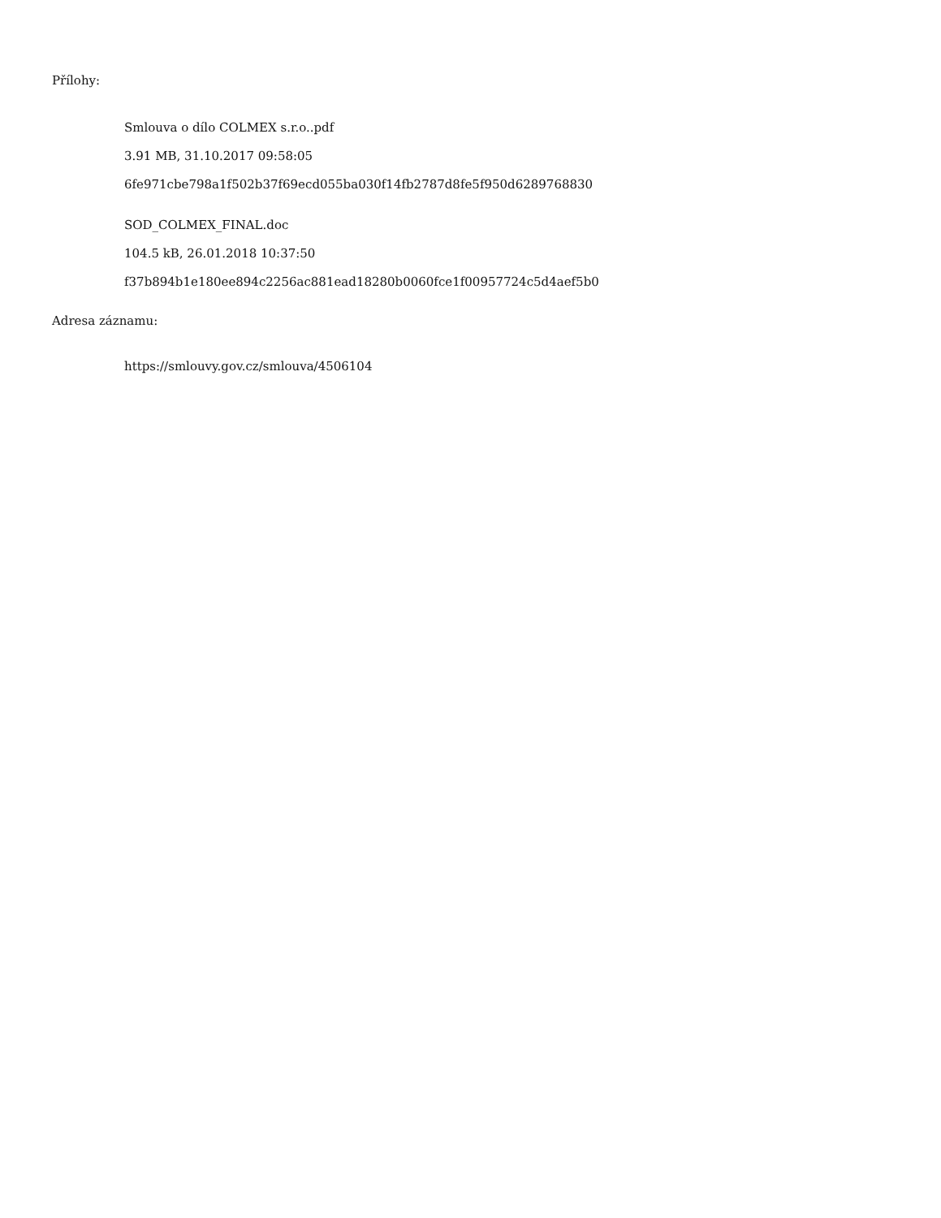Přílohy:
Smlouva o dílo COLMEX s.r.o..pdf
3.91 MB, 31.10.2017 09:58:05
6fe971cbe798a1f502b37f69ecd055ba030f14fb2787d8fe5f950d6289768830
SOD_COLMEX_FINAL.doc
104.5 kB, 26.01.2018 10:37:50
f37b894b1e180ee894c2256ac881ead18280b0060fce1f00957724c5d4aef5b0
Adresa záznamu:
https://smlouvy.gov.cz/smlouva/4506104